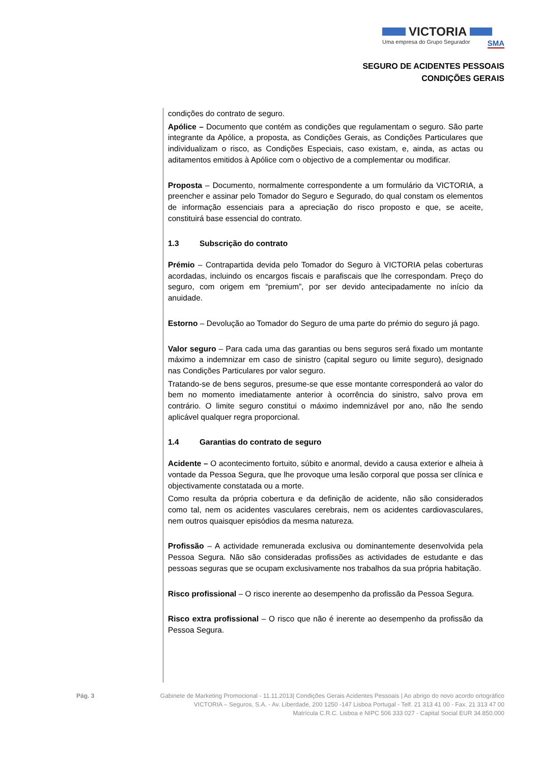VICTORIA
Uma empresa do Grupo Segurador SMA
SEGURO DE ACIDENTES PESSOAIS
CONDIÇÕES GERAIS
condições do contrato de seguro.
Apólice – Documento que contém as condições que regulamentam o seguro. São parte integrante da Apólice, a proposta, as Condições Gerais, as Condições Particulares que individualizam o risco, as Condições Especiais, caso existam, e, ainda, as actas ou aditamentos emitidos à Apólice com o objectivo de a complementar ou modificar.
Proposta – Documento, normalmente correspondente a um formulário da VICTORIA, a preencher e assinar pelo Tomador do Seguro e Segurado, do qual constam os elementos de informação essenciais para a apreciação do risco proposto e que, se aceite, constituirá base essencial do contrato.
1.3 Subscrição do contrato
Prémio – Contrapartida devida pelo Tomador do Seguro à VICTORIA pelas coberturas acordadas, incluindo os encargos fiscais e parafiscais que lhe correspondam. Preço do seguro, com origem em “premium”, por ser devido antecipadamente no início da anuidade.
Estorno – Devolução ao Tomador do Seguro de uma parte do prémio do seguro já pago.
Valor seguro – Para cada uma das garantias ou bens seguros será fixado um montante máximo a indemnizar em caso de sinistro (capital seguro ou limite seguro), designado nas Condições Particulares por valor seguro.
Tratando-se de bens seguros, presume-se que esse montante corresponderá ao valor do bem no momento imediatamente anterior à ocorrência do sinistro, salvo prova em contrário. O limite seguro constitui o máximo indemnizável por ano, não lhe sendo aplicável qualquer regra proporcional.
1.4 Garantias do contrato de seguro
Acidente – O acontecimento fortuito, súbito e anormal, devido a causa exterior e alheia à vontade da Pessoa Segura, que lhe provoque uma lesão corporal que possa ser clínica e objectivamente constatada ou a morte.
Como resulta da própria cobertura e da definição de acidente, não são considerados como tal, nem os acidentes vasculares cerebrais, nem os acidentes cardiovasculares, nem outros quaisquer episódios da mesma natureza.
Profissão – A actividade remunerada exclusiva ou dominantemente desenvolvida pela Pessoa Segura. Não são consideradas profissões as actividades de estudante e das pessoas seguras que se ocupam exclusivamente nos trabalhos da sua própria habitação.
Risco profissional – O risco inerente ao desempenho da profissão da Pessoa Segura.
Risco extra profissional – O risco que não é inerente ao desempenho da profissão da Pessoa Segura.
Pág. 3 Gabinete de Marketing Promocional - 11.11.2013| Condições Gerais Acidentes Pessoais | Ao abrigo do novo acordo ortográfico
VICTORIA – Seguros, S.A. - Av. Liberdade, 200 1250 -147 Lisboa Portugal - Telf. 21 313 41 00 - Fax. 21 313 47 00
Matrícula C.R.C. Lisboa e NIPC 506 333 027 - Capital Social EUR 34.850.000